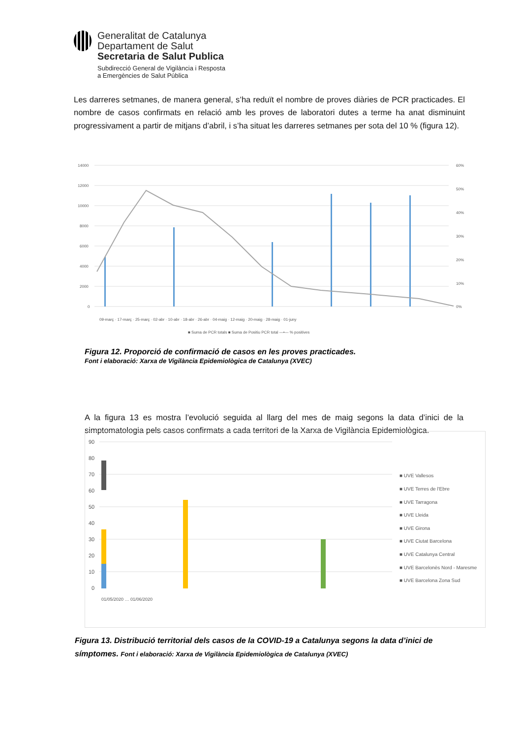Generalitat de Catalunya
Departament de Salut
Secretaria de Salut Publica
Subdirecció General de Vigilància i Resposta
a Emergències de Salut Pública
Les darreres setmanes, de manera general, s’ha reduït el nombre de proves diàries de PCR practicades. El nombre de casos confirmats en relació amb les proves de laboratori dutes a terme ha anat disminuint progressivament a partir de mitjans d’abril, i s’ha situat les darreres setmanes per sota del 10 % (figura 12).
14000
12000
10000
8000
6000
4000
2000
0
60%
50%
40%
30%
20%
10%
0%
■ Suma de PCR totals ■ Suma de Positiu PCR total —•— % positives
09-març · 17-març · 25-març · 02-abr · 10-abr · 18-abr · 26-abr · 04-maig · 12-maig · 20-maig · 28-maig · 01-juny
Figura 12. Proporció de confirmació de casos en les proves practicades.
Font i elaboració: Xarxa de Vigilància Epidemiològica de Catalunya (XVEC)
A la figura 13 es mostra l’evolució seguida al llarg del mes de maig segons la data d’inici de la simptomatologia pels casos confirmats a cada territori de la Xarxa de Vigilància Epidemiològica.
90
80
70
60
50
40
30
20
10
0
■ UVE Vallesos
■ UVE Terres de l'Ebre
■ UVE Tarragona
■ UVE Lleida
■ UVE Girona
■ UVE Ciutat Barcelona
■ UVE Catalunya Central
■ UVE Barcelonès Nord - Maresme
■ UVE Barcelona Zona Sud
01/05/2020 … 01/06/2020
Figura 13. Distribució territorial dels casos de la COVID-19 a Catalunya segons la data d’inici de símptomes. Font i elaboració: Xarxa de Vigilància Epidemiològica de Catalunya (XVEC)